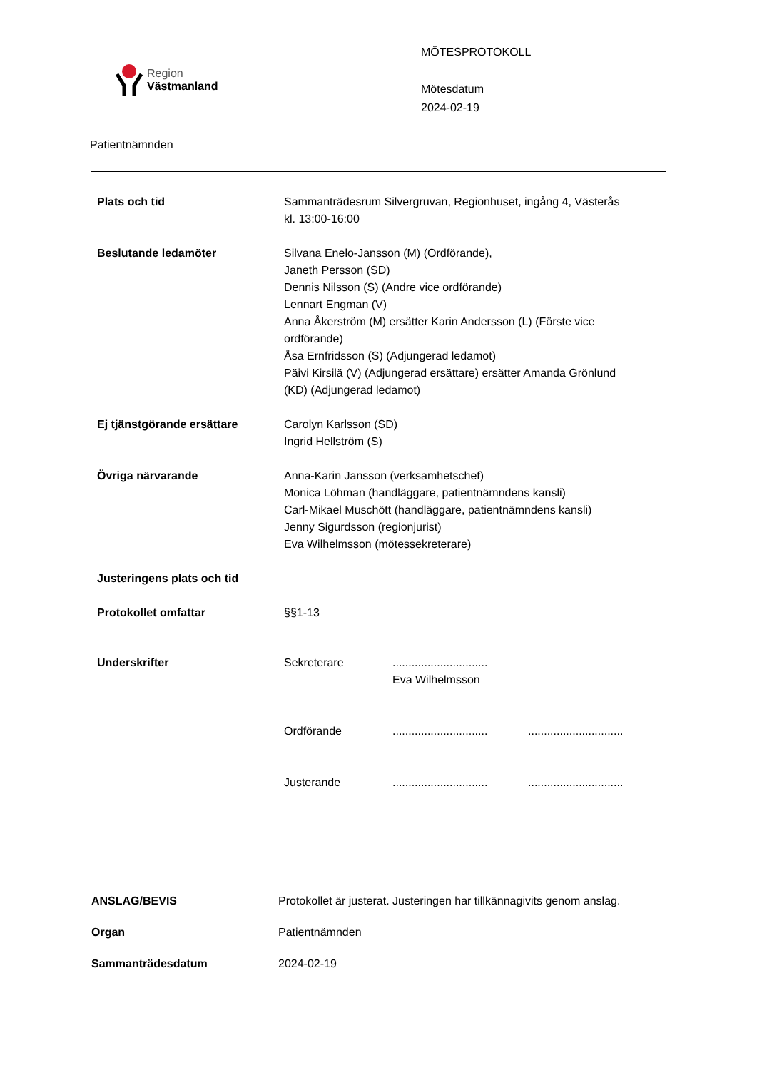Region
Västmanland
MÖTESPROTOKOLL
Mötesdatum
2024-02-19
Patientnämnden
| Plats och tid | Sammanträdesrum Silvergruvan, Regionhuset, ingång 4, Västerås kl. 13:00-16:00 |
| Beslutande ledamöter | Silvana Enelo-Jansson (M) (Ordförande), Janeth Persson (SD) Dennis Nilsson (S) (Andre vice ordförande) Lennart Engman (V) Anna Åkerström (M) ersätter Karin Andersson (L) (Förste vice ordförande) Åsa Ernfridsson (S) (Adjungerad ledamot) Päivi Kirsilä (V) (Adjungerad ersättare) ersätter Amanda Grönlund (KD) (Adjungerad ledamot) |
| Ej tjänstgörande ersättare | Carolyn Karlsson (SD) Ingrid Hellström (S) |
| Övriga närvarande | Anna-Karin Jansson (verksamhetschef) Monica Löhman (handläggare, patientnämndens kansli) Carl-Mikael Muschött (handläggare, patientnämndens kansli) Jenny Sigurdsson (regionjurist) Eva Wilhelmsson (mötessekreterare) |
| Justeringens plats och tid | |
| Protokollet omfattar | §§1-13 |
| Underskrifter | / Sekreterare / .............................. Eva Wilhelmsson / / / Ordförande / .............................. / .............................. / / Justerande / .............................. / .............................. / |
| ANSLAG/BEVIS | Protokollet är justerat. Justeringen har tillkännagivits genom anslag. |
| Organ | Patientnämnden |
| Sammanträdesdatum | 2024-02-19 |